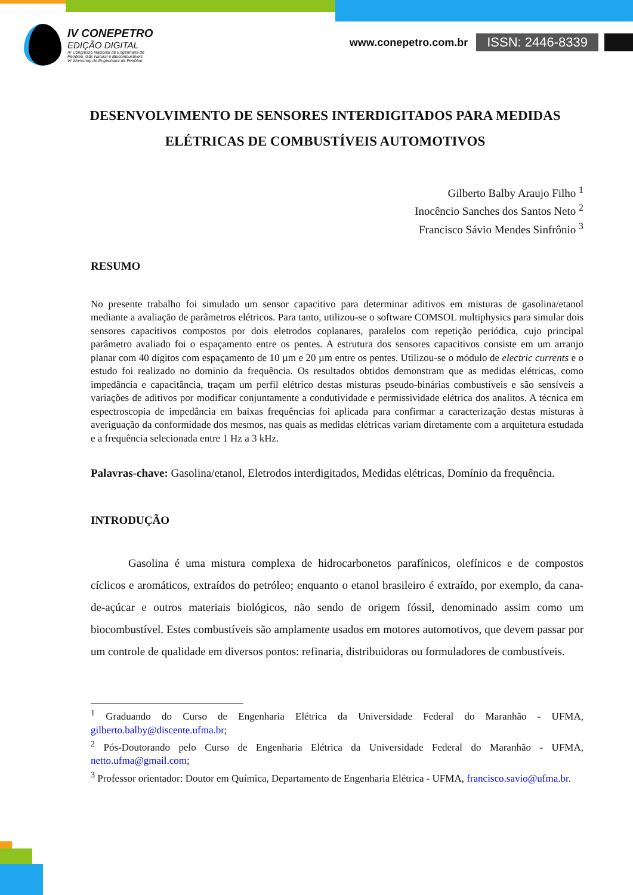IV CONEPETRO
EDIÇÃO DIGITAL
IV Congresso Nacional de Engenharia de
Petróleo, Gás Natural e Biocombustíveis
VI Workshop de Engenharia de Petróleo
www.conepetro.com.br ISSN: 2446-8339
DESENVOLVIMENTO DE SENSORES INTERDIGITADOS PARA MEDIDAS ELÉTRICAS DE COMBUSTÍVEIS AUTOMOTIVOS
Gilberto Balby Araujo Filho <sup>1</sup>
Inocêncio Sanches dos Santos Neto <sup>2</sup>
Francisco Sávio Mendes Sinfrônio <sup>3</sup>
RESUMO
No presente trabalho foi simulado um sensor capacitivo para determinar aditivos em misturas de gasolina/etanol mediante a avaliação de parâmetros elétricos. Para tanto, utilizou-se o software COMSOL multiphysics para simular dois sensores capacitivos compostos por dois eletrodos coplanares, paralelos com repetição periódica, cujo principal parâmetro avaliado foi o espaçamento entre os pentes. A estrutura dos sensores capacitivos consiste em um arranjo planar com 40 dígitos com espaçamento de 10 µm e 20 µm entre os pentes. Utilizou-se o módulo de electric currents e o estudo foi realizado no dominio da frequência. Os resultados obtidos demonstram que as medidas elétricas, como impedância e capacitância, traçam um perfil elétrico destas misturas pseudo-binárias combustíveis e são sensíveis a variações de aditivos por modificar conjuntamente a condutividade e permissividade elétrica dos analitos. A técnica em espectroscopia de impedância em baixas frequências foi aplicada para confirmar a caracterização destas misturas à averiguação da conformidade dos mesmos, nas quais as medidas elétricas variam diretamente com a arquitetura estudada e a frequência selecionada entre 1 Hz a 3 kHz.
Palavras-chave: Gasolina/etanol, Eletrodos interdigitados, Medidas elétricas, Domínio da frequência.
INTRODUÇÃO
Gasolina é uma mistura complexa de hidrocarbonetos parafínicos, olefínicos e de compostos cíclicos e aromáticos, extraídos do petróleo; enquanto o etanol brasileiro é extraído, por exemplo, da cana-de-açúcar e outros materiais biológicos, não sendo de origem fóssil, denominado assim como um biocombustível. Estes combustíveis são amplamente usados em motores automotivos, que devem passar por um controle de qualidade em diversos pontos: refinaria, distribuidoras ou formuladores de combustíveis.
<sup>1</sup> Graduando do Curso de Engenharia Elétrica da Universidade Federal do Maranhão - UFMA, gilberto.balby@discente.ufma.br;
<sup>2</sup> Pós-Doutorando pelo Curso de Engenharia Elétrica da Universidade Federal do Maranhão - UFMA, netto.ufma@gmail.com;
<sup>3</sup> Professor orientador: Doutor em Química, Departamento de Engenharia Elétrica - UFMA, francisco.savio@ufma.br.